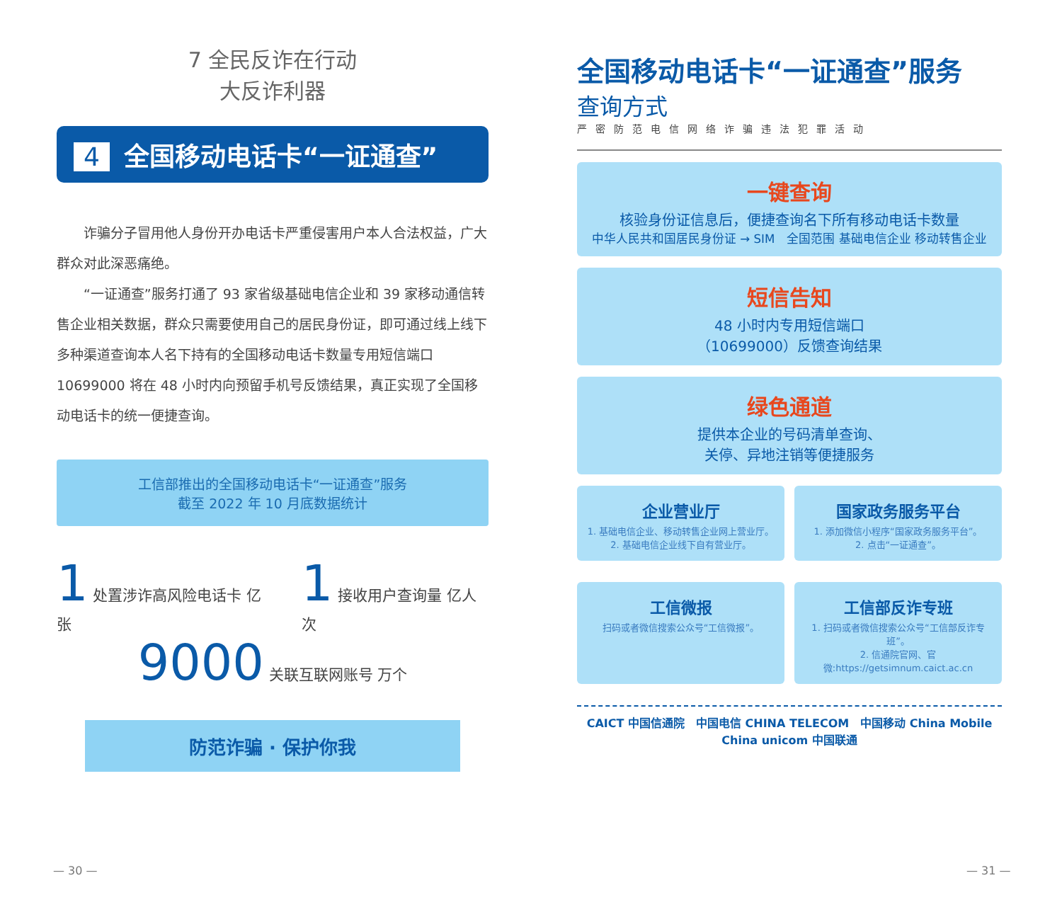7 全民反诈在行动
大反诈利器
4 全国移动电话卡“一证通查”
诈骗分子冒用他人身份开办电话卡严重侵害用户本人合法权益，广大群众对此深恶痛绝。
“一证通查”服务打通了 93 家省级基础电信企业和 39 家移动通信转售企业相关数据，群众只需要使用自己的居民身份证，即可通过线上线下多种渠道查询本人名下持有的全国移动电话卡数量专用短信端口 10699000 将在 48 小时内向预留手机号反馈结果，真正实现了全国移动电话卡的统一便捷查询。
工信部推出的全国移动电话卡“一证通查”服务
截至 2022 年 10 月底数据统计
1 处置涉诈高风险电话卡 亿张
1 接收用户查询量 亿人次
9000 关联互联网账号 万个
防范诈骗 · 保护你我
全国移动电话卡“一证通查”服务
查询方式
严密防范电信网络诈骗违法犯罪活动
一键查询
核验身份证信息后，便捷查询名下所有移动电话卡数量
中华人民共和国居民身份证 → SIM　全国范围 基础电信企业 移动转售企业
短信告知
48 小时内专用短信端口
（10699000）反馈查询结果
绿色通道
提供本企业的号码清单查询、
关停、异地注销等便捷服务
企业营业厅
1. 基础电信企业、移动转售企业网上营业厅。
2. 基础电信企业线下自有营业厅。
国家政务服务平台
1. 添加微信小程序“国家政务服务平台”。
2. 点击“一证通查”。
工信微报
扫码或者微信搜索公众号“工信微报”。
工信部反诈专班
1. 扫码或者微信搜索公众号“工信部反诈专班”。
2. 信通院官网、官微:https://getsimnum.caict.ac.cn
CAICT 中国信通院　中国电信 CHINA TELECOM　中国移动 China Mobile　China unicom 中国联通
— 30 — — 31 —